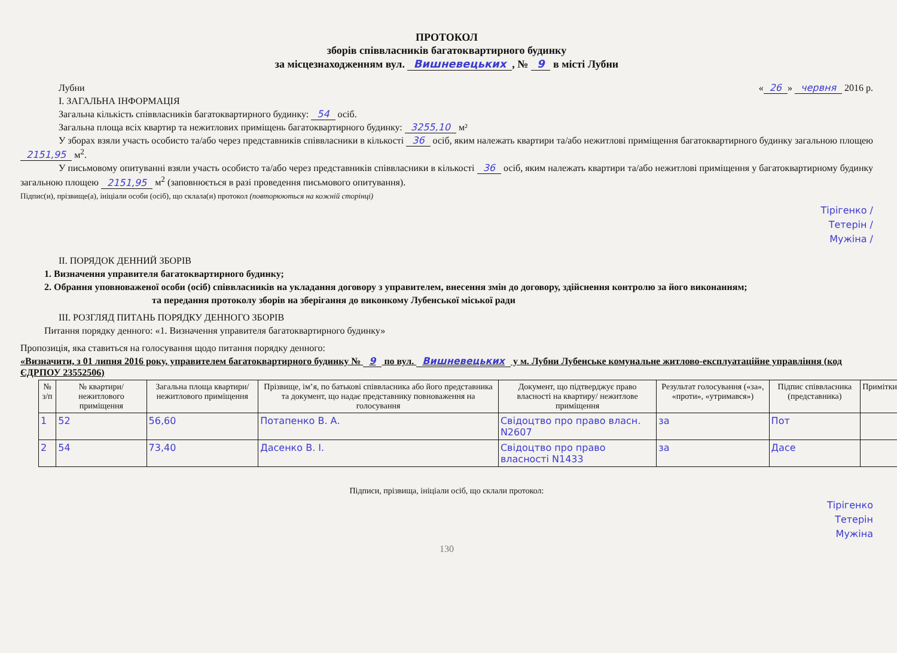ПРОТОКОЛ
зборів співвласників багатоквартирного будинку
за місцезнаходженням вул. Вишневецьких, № 9 в місті Лубни
Лубни « 26 » червня 2016 р.
І. ЗАГАЛЬНА ІНФОРМАЦІЯ
Загальна кількість співвласників багатоквартирного будинку: 54 осіб.
Загальна площа всіх квартир та нежитлових приміщень багатоквартирного будинку: 3255,10 м²
У зборах взяли участь особисто та/або через представників співвласники в кількості 36 осіб, яким належать квартири та/або нежитлові приміщення багатоквартирного будинку загальною площею 2151,95 м<sup>2</sup>.
У письмовому опитуванні взяли участь особисто та/або через представників співвласники в кількості 36 осіб, яким належать квартири та/або нежитлові приміщення у багатоквартирному будинку загальною площею 2151,95 м<sup>2</sup> (заповнюється в разі проведення письмового опитування).
Підпис(и), прізвище(а), ініціали особи (осіб), що склала(и) протокол (повторюються на кожній сторінці)
Тірігенко /
Тетерін /
Мужіна /
ІІ. ПОРЯДОК ДЕННИЙ ЗБОРІВ
1. Визначення управителя багатоквартирного будинку;
2. Обрання уповноваженої особи (осіб) співвласників на укладання договору з управителем, внесення змін до договору, здійснення контролю за його виконанням;
та передання протоколу зборів на зберігання до виконкому Лубенської міської ради
ІІІ. РОЗГЛЯД ПИТАНЬ ПОРЯДКУ ДЕННОГО ЗБОРІВ
Питання порядку денного: «1. Визначення управителя багатоквартирного будинку»
Пропозиція, яка ставиться на голосування щодо питання порядку денного:
«Визначити, з 01 липня 2016 року, управителем багатоквартирного будинку № 9 по вул. Вишневецьких у м. Лубни Лубенське комунальне житлово-експлуатаційне управління (код ЄДРПОУ 23552506)
| № з/п | № квартири/ нежитлового приміщення | Загальна площа квартири/ нежитлового приміщення | Прізвище, ім’я, по батькові співвласника або його представника та документ, що надає представнику повноваження на голосування | Документ, що підтверджує право власності на квартиру/ нежитлове приміщення | Результат голосування («за», «проти», «утримався») | Підпис співвласника (представника) | Примітки |
| --- | --- | --- | --- | --- | --- | --- | --- |
| 1 | 52 | 56,60 | Потапенко В. А. | Свідоцтво про право власн. N2607 | за | Пот | |
| 2 | 54 | 73,40 | Дасенко В. І. | Свідоцтво про право власності N1433 | за | Дасе | |
Підписи, прізвища, ініціали осіб, що склали протокол:
Тірігенко
Тетерін
Мужіна
130